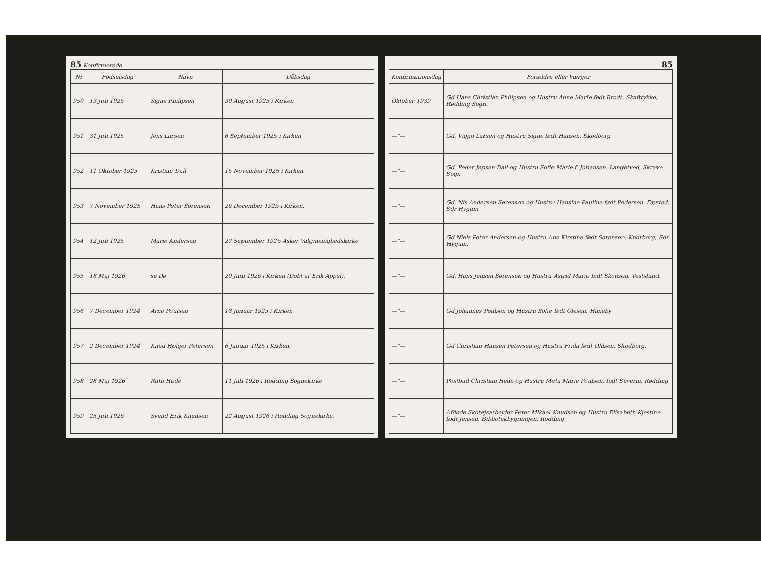85 Konfirmerede
| Nr | Fødselsdag | Navn | Dåbsdag |
| --- | --- | --- | --- |
| 950 | 13 Juli 1925 | Signe Philipsen | 30 August 1925 i Kirken |
| 951 | 31 Juli 1925 | Jens Larsen | 6 September 1925 i Kirken |
| 952 | 11 Oktober 1925 | Kristian Dall | 15 November 1925 i Kirken. |
| 953 | 7 November 1925 | Hans Peter Sørensen | 26 December 1925 i Kirken. |
| 954 | 12 Juli 1925 | Marie Andersen | 27 September 1925 Asker Valgmenighedskirke |
| 955 | 18 Maj 1926 | se Dø | 20 Juni 1926 i Kirken (Døbt af Erik Appel). |
| 956 | 7 December 1924 | Arne Poulsen | 18 Januar 1925 i Kirken |
| 957 | 2 December 1924 | Knud Holger Petersen | 6 Januar 1925 i Kirken. |
| 958 | 28 Maj 1926 | Ruth Hede | 11 Juli 1926 i Rødding Sognekirke |
| 959 | 25 Juli 1926 | Svend Erik Knudsen | 22 August 1926 i Rødding Sognekirke. |
85
| Konfirmationsdag | Forældre eller Værger |
| --- | --- |
| Oktober 1939 | Gd Hans Christian Philipsen og Hustru Anne Marie født Brodt. Skafttykke, Rødding Sogn. |
| —"— | Gd. Viggo Larsen og Hustru Signe født Hansen. Skodborg |
| —"— | Gd. Peder Jepsen Dall og Hustru Sofie Marie f. Johansen. Langetved, Skrave Sogn |
| —"— | Gd. Nis Andersen Sørensen og Hustru Hansine Pauline født Pedersen. Fæsted, Sdr Hygum |
| —"— | Gd Niels Peter Andersen og Hustru Ane Kirstine født Sørensen. Knorborg, Sdr Hygum. |
| —"— | Gd. Hans Jensen Sørensen og Hustru Astrid Marie født Skousen. Vestslund. |
| —"— | Gd Johannes Poulsen og Hustru Sofie født Olesen. Haneby |
| —"— | Gd Christian Hansen Petersen og Hustru Frida født Ohlsen. Skodborg. |
| —"— | Postbud Christian Hede og Hustru Meta Marie Poulsen, født Severin. Rødding |
| —"— | Afdøde Skotøjsarbejder Peter Mikael Knudsen og Hustru Elisabeth Kjestine født Jensen, Bibliotekbygningen, Rødding |